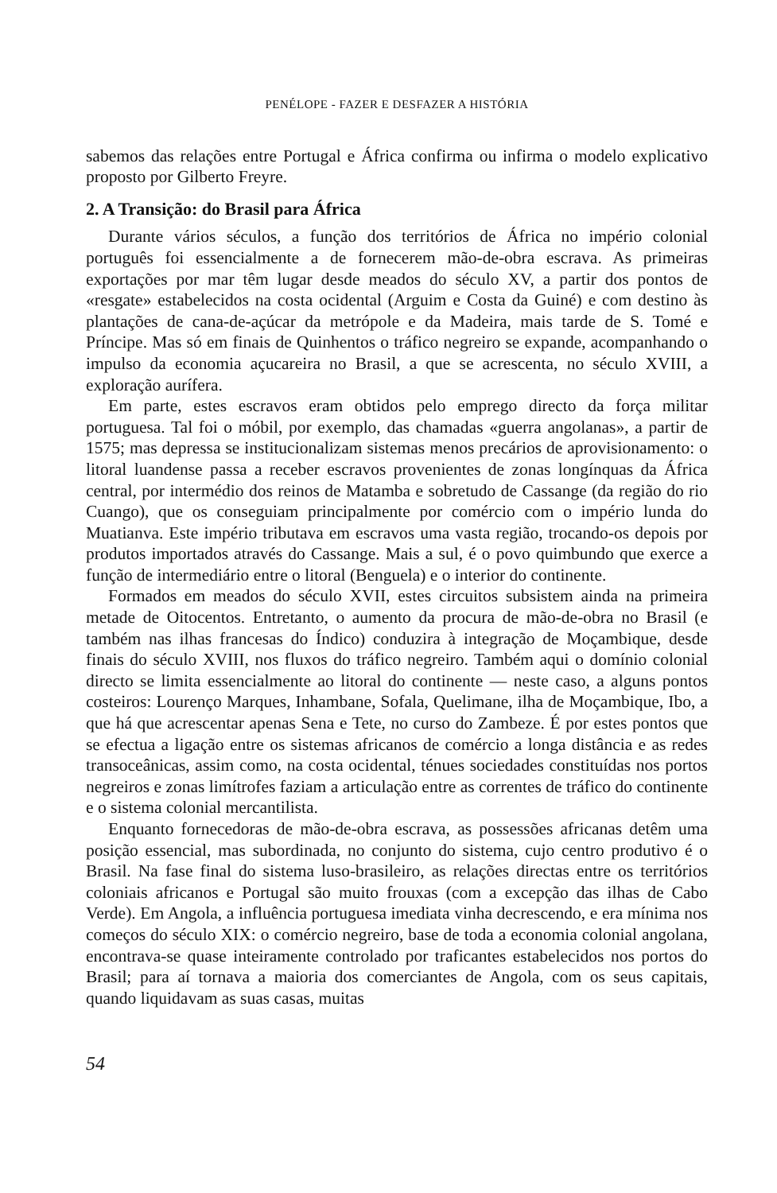PENÉLOPE - FAZER E DESFAZER A HISTÓRIA
sabemos das relações entre Portugal e África confirma ou infirma o modelo explicativo proposto por Gilberto Freyre.
2. A Transição: do Brasil para África
Durante vários séculos, a função dos territórios de África no império colonial português foi essencialmente a de fornecerem mão-de-obra escrava. As primeiras exportações por mar têm lugar desde meados do século XV, a partir dos pontos de «resgate» estabelecidos na costa ocidental (Arguim e Costa da Guiné) e com destino às plantações de cana-de-açúcar da metrópole e da Madeira, mais tarde de S. Tomé e Príncipe. Mas só em finais de Quinhentos o tráfico negreiro se expande, acompanhando o impulso da economia açucareira no Brasil, a que se acrescenta, no século XVIII, a exploração aurífera.
Em parte, estes escravos eram obtidos pelo emprego directo da força militar portuguesa. Tal foi o móbil, por exemplo, das chamadas «guerra angolanas», a partir de 1575; mas depressa se institucionalizam sistemas menos precários de aprovisionamento: o litoral luandense passa a receber escravos provenientes de zonas longínquas da África central, por intermédio dos reinos de Matamba e sobretudo de Cassange (da região do rio Cuango), que os conseguiam principalmente por comércio com o império lunda do Muatianva. Este império tributava em escravos uma vasta região, trocando-os depois por produtos importados através do Cassange. Mais a sul, é o povo quimbundo que exerce a função de intermediário entre o litoral (Benguela) e o interior do continente.
Formados em meados do século XVII, estes circuitos subsistem ainda na primeira metade de Oitocentos. Entretanto, o aumento da procura de mão-de-obra no Brasil (e também nas ilhas francesas do Índico) conduzira à integração de Moçambique, desde finais do século XVIII, nos fluxos do tráfico negreiro. Também aqui o domínio colonial directo se limita essencialmente ao litoral do continente — neste caso, a alguns pontos costeiros: Lourenço Marques, Inhambane, Sofala, Quelimane, ilha de Moçambique, Ibo, a que há que acrescentar apenas Sena e Tete, no curso do Zambeze. É por estes pontos que se efectua a ligação entre os sistemas africanos de comércio a longa distância e as redes transoceânicas, assim como, na costa ocidental, ténues sociedades constituídas nos portos negreiros e zonas limítrofes faziam a articulação entre as correntes de tráfico do continente e o sistema colonial mercantilista.
Enquanto fornecedoras de mão-de-obra escrava, as possessões africanas detêm uma posição essencial, mas subordinada, no conjunto do sistema, cujo centro produtivo é o Brasil. Na fase final do sistema luso-brasileiro, as relações directas entre os territórios coloniais africanos e Portugal são muito frouxas (com a excepção das ilhas de Cabo Verde). Em Angola, a influência portuguesa imediata vinha decrescendo, e era mínima nos começos do século XIX: o comércio negreiro, base de toda a economia colonial angolana, encontrava-se quase inteiramente controlado por traficantes estabelecidos nos portos do Brasil; para aí tornava a maioria dos comerciantes de Angola, com os seus capitais, quando liquidavam as suas casas, muitas
54